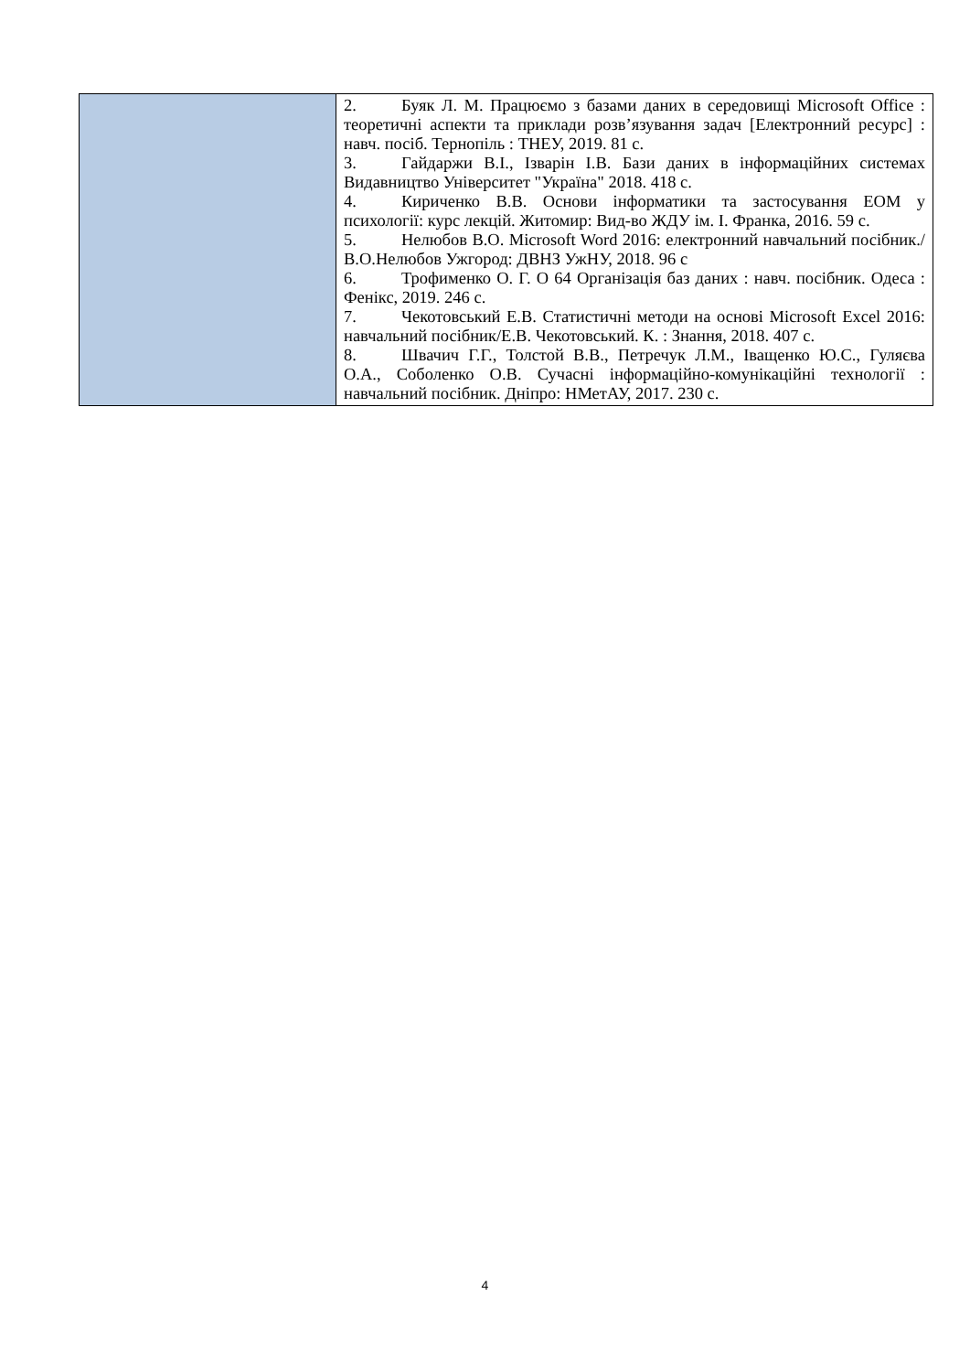| | 2. Буяк Л. М. Працюємо з базами даних в середовищі Microsoft Office : теоретичні аспекти та приклади розв’язування задач [Електронний ресурс] : навч. посіб. Тернопіль : ТНЕУ, 2019. 81 с. 3. Гайдаржи В.І., Ізварін І.В. Бази даних в інформаційних системах Видавництво Університет "Україна" 2018. 418 с. 4. Кириченко В.В. Основи інформатики та застосування ЕОМ у психології: курс лекцій. Житомир: Вид-во ЖДУ ім. І. Франка, 2016. 59 с. 5. Нелюбов В.О. Microsoft Word 2016: електронний навчальний посібник./ В.О.Нелюбов Ужгород: ДВНЗ УжНУ, 2018. 96 с 6. Трофименко О. Г. О 64 Організація баз даних : навч. посібник. Одеса : Фенікс, 2019. 246 с. 7. Чекотовський Е.В. Статистичні методи на основі Microsoft Excel 2016: навчальний посібник/Е.В. Чекотовський. К. : Знання, 2018. 407 с. 8. Швачич Г.Г., Толстой В.В., Петречук Л.М., Іващенко Ю.С., Гуляєва О.А., Соболенко О.В. Сучасні інформаційно-комунікаційні технології : навчальний посібник. Дніпро: НМетАУ, 2017. 230 с. |
4